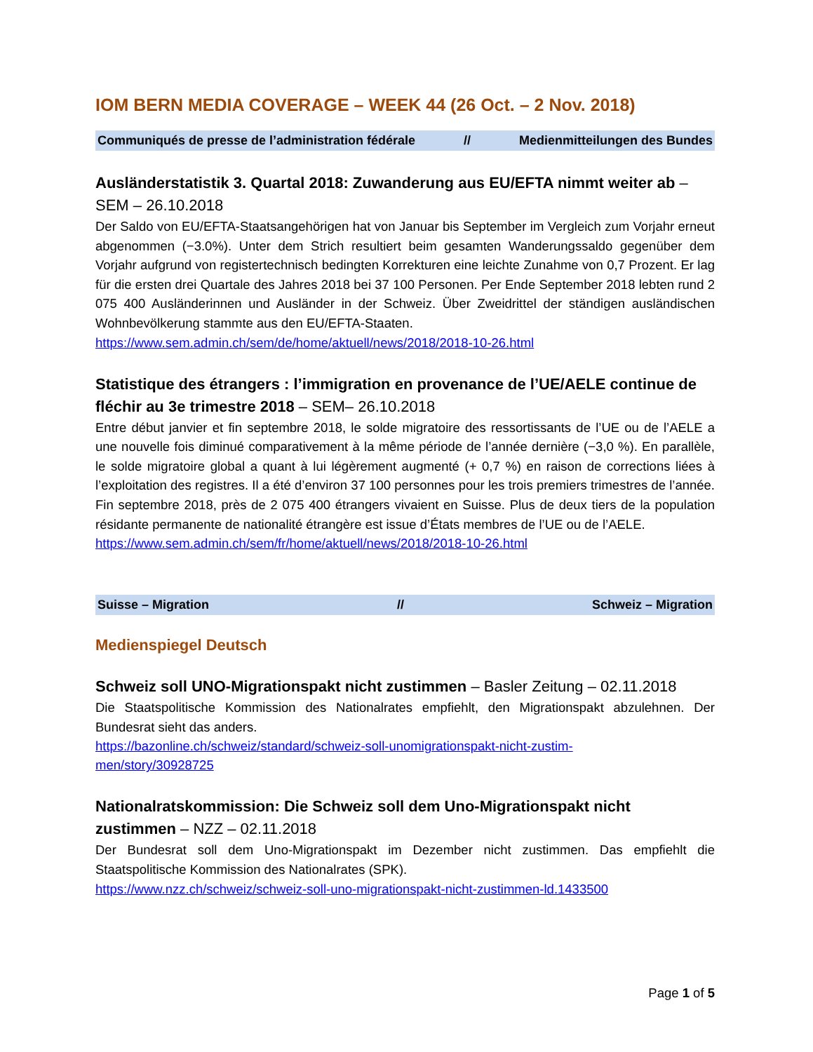IOM BERN MEDIA COVERAGE – WEEK 44 (26 Oct. – 2 Nov. 2018)
Communiqués de presse de l’administration fédérale // Medienmitteilungen des Bundes
Ausländerstatistik 3. Quartal 2018: Zuwanderung aus EU/EFTA nimmt weiter ab – SEM – 26.10.2018
Der Saldo von EU/EFTA-Staatsangehörigen hat von Januar bis September im Vergleich zum Vorjahr erneut abgenommen (−3.0%). Unter dem Strich resultiert beim gesamten Wanderungssaldo gegenüber dem Vorjahr aufgrund von registertechnisch bedingten Korrekturen eine leichte Zunahme von 0,7 Prozent. Er lag für die ersten drei Quartale des Jahres 2018 bei 37 100 Personen. Per Ende September 2018 lebten rund 2 075 400 Ausländerinnen und Ausländer in der Schweiz. Über Zweidrittel der ständigen ausländischen Wohnbevölkerung stammte aus den EU/EFTA-Staaten.
https://www.sem.admin.ch/sem/de/home/aktuell/news/2018/2018-10-26.html
Statistique des étrangers : l’immigration en provenance de l’UE/AELE continue de fléchir au 3e trimestre 2018 – SEM– 26.10.2018
Entre début janvier et fin septembre 2018, le solde migratoire des ressortissants de l’UE ou de l’AELE a une nouvelle fois diminué comparativement à la même période de l’année dernière (−3,0 %). En parallèle, le solde migratoire global a quant à lui légèrement augmenté (+ 0,7 %) en raison de corrections liées à l’exploitation des registres. Il a été d’environ 37 100 personnes pour les trois premiers trimestres de l’année. Fin septembre 2018, près de 2 075 400 étrangers vivaient en Suisse. Plus de deux tiers de la population résidante permanente de nationalité étrangère est issue d’États membres de l’UE ou de l’AELE.
https://www.sem.admin.ch/sem/fr/home/aktuell/news/2018/2018-10-26.html
Suisse – Migration // Schweiz – Migration
Medienspiegel Deutsch
Schweiz soll UNO-Migrationspakt nicht zustimmen – Basler Zeitung – 02.11.2018
Die Staatspolitische Kommission des Nationalrates empfiehlt, den Migrationspakt abzulehnen. Der Bundesrat sieht das anders.
https://bazonline.ch/schweiz/standard/schweiz-soll-unomigrationspakt-nicht-zustim-
men/story/30928725
Nationalratskommission: Die Schweiz soll dem Uno-Migrationspakt nicht zustimmen – NZZ – 02.11.2018
Der Bundesrat soll dem Uno-Migrationspakt im Dezember nicht zustimmen. Das empfiehlt die Staatspolitische Kommission des Nationalrates (SPK).
https://www.nzz.ch/schweiz/schweiz-soll-uno-migrationspakt-nicht-zustimmen-ld.1433500
Page 1 of 5